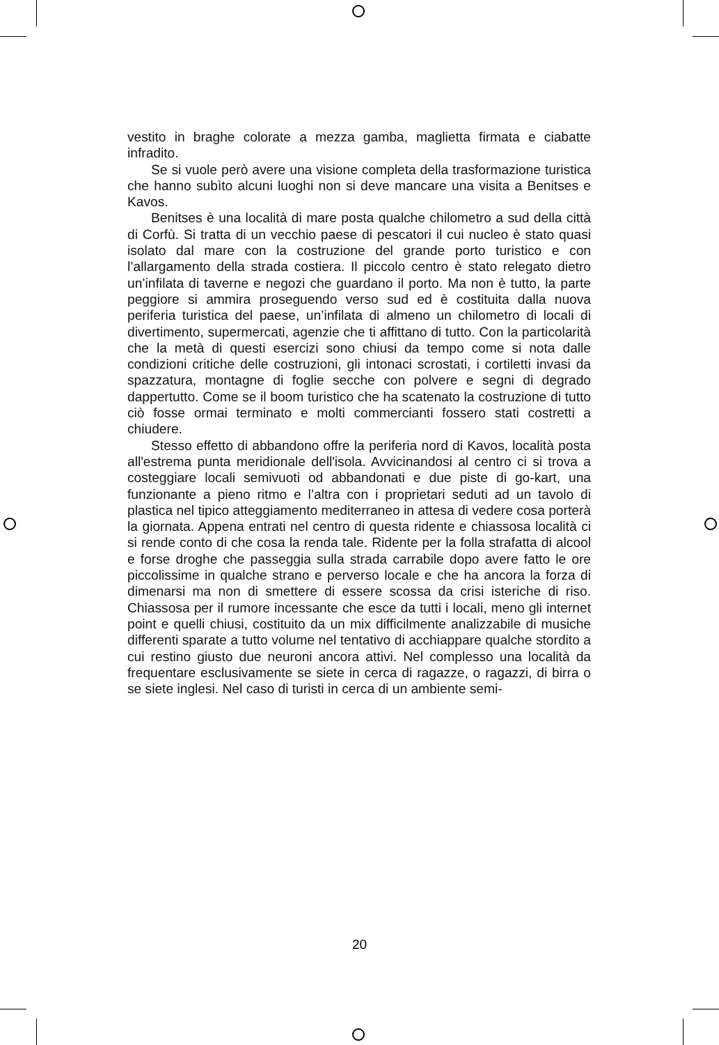vestito in braghe colorate a mezza gamba, maglietta firmata e ciabatte infradito.
Se si vuole però avere una visione completa della trasformazione turistica che hanno subìto alcuni luoghi non si deve mancare una visita a Benitses e Kavos.
Benitses è una località di mare posta qualche chilometro a sud della città di Corfù. Si tratta di un vecchio paese di pescatori il cui nucleo è stato quasi isolato dal mare con la costruzione del grande porto turistico e con l’allargamento della strada costiera. Il piccolo centro è stato relegato dietro un’infilata di taverne e negozi che guardano il porto. Ma non è tutto, la parte peggiore si ammira proseguendo verso sud ed è costituita dalla nuova periferia turistica del paese, un’infilata di almeno un chilometro di locali di divertimento, supermercati, agenzie che ti affittano di tutto. Con la particolarità che la metà di questi esercizi sono chiusi da tempo come si nota dalle condizioni critiche delle costruzioni, gli intonaci scrostati, i cortiletti invasi da spazzatura, montagne di foglie secche con polvere e segni di degrado dappertutto. Come se il boom turistico che ha scatenato la costruzione di tutto ciò fosse ormai terminato e molti commercianti fossero stati costretti a chiudere.
Stesso effetto di abbandono offre la periferia nord di Kavos, località posta all'estrema punta meridionale dell'isola. Avvicinandosi al centro ci si trova a costeggiare locali semivuoti od abbandonati e due piste di go-kart, una funzionante a pieno ritmo e l’altra con i proprietari seduti ad un tavolo di plastica nel tipico atteggiamento mediterraneo in attesa di vedere cosa porterà la giornata. Appena entrati nel centro di questa ridente e chiassosa località ci si rende conto di che cosa la renda tale. Ridente per la folla strafatta di alcool e forse droghe che passeggia sulla strada carrabile dopo avere fatto le ore piccolissime in qualche strano e perverso locale e che ha ancora la forza di dimenarsi ma non di smettere di essere scossa da crisi isteriche di riso. Chiassosa per il rumore incessante che esce da tutti i locali, meno gli internet point e quelli chiusi, costituito da un mix difficilmente analizzabile di musiche differenti sparate a tutto volume nel tentativo di acchiappare qualche stordito a cui restino giusto due neuroni ancora attivi. Nel complesso una località da frequentare esclusivamente se siete in cerca di ragazze, o ragazzi, di birra o se siete inglesi. Nel caso di turisti in cerca di un ambiente semi-
20